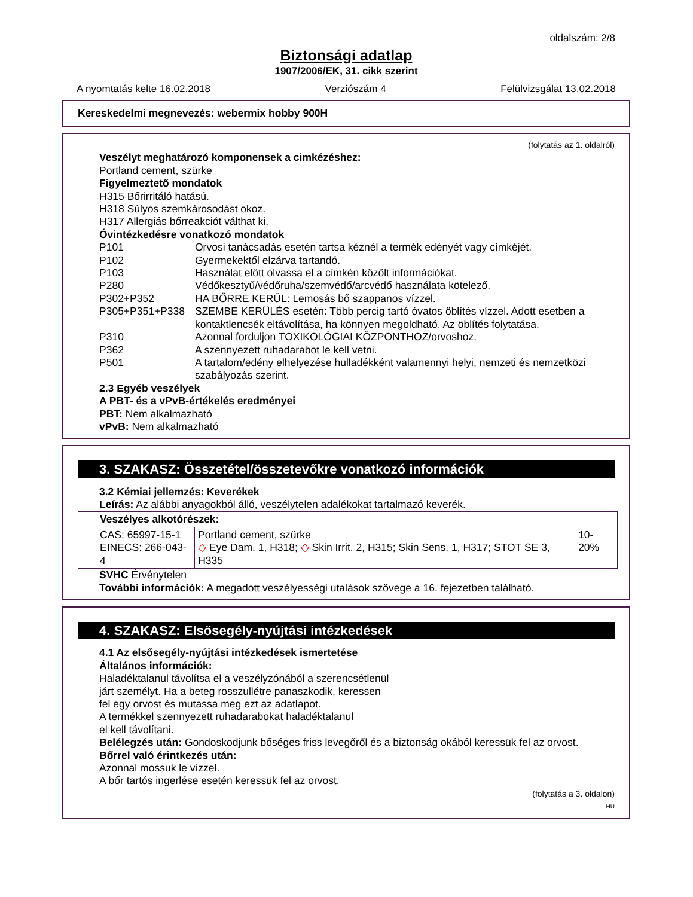oldalszám: 2/8
Biztonsági adatlap
1907/2006/EK, 31. cikk szerint
A nyomtatás kelte 16.02.2018 Verziószám 4 Felülvizsgálat 13.02.2018
Kereskedelmi megnevezés: webermix hobby 900H
(folytatás az 1. oldalról)
Veszélyt meghatározó komponensek a cimkézéshez:
Portland cement, szürke
Figyelmeztető mondatok
H315 Bőrirritáló hatású.
H318 Súlyos szemkárosodást okoz.
H317 Allergiás bőrreakciót válthat ki.
Óvintézkedésre vonatkozó mondatok
P101 Orvosi tanácsadás esetén tartsa kéznél a termék edényét vagy címkéjét.
P102 Gyermekektől elzárva tartandó.
P103 Használat előtt olvassa el a címkén közölt információkat.
P280 Védőkesztyű/védőruha/szemvédő/arcvédő használata kötelező.
P302+P352 HA BŐRRE KERÜL: Lemosás bő szappanos vízzel.
P305+P351+P338 SZEMBE KERÜLÉS esetén: Több percig tartó óvatos öblítés vízzel. Adott esetben a kontaktlencsék eltávolítása, ha könnyen megoldható. Az öblítés folytatása.
P310 Azonnal forduljon TOXIKOLÓGIAI KÖZPONTHOZ/orvoshoz.
P362 A szennyezett ruhadarabot le kell vetni.
P501 A tartalom/edény elhelyezése hulladékként valamennyi helyi, nemzeti és nemzetközi szabályozás szerint.
2.3 Egyéb veszélyek
A PBT- és a vPvB-értékelés eredményei
PBT: Nem alkalmazható
vPvB: Nem alkalmazható
3. SZAKASZ: Összetétel/összetevőkre vonatkozó információk
3.2 Kémiai jellemzés: Keverékek
Leírás: Az alábbi anyagokból álló, veszélytelen adalékokat tartalmazó keverék.
| Veszélyes alkotórészek: | | |
| CAS: 65997-15-1 EINECS: 266-043-4 | Portland cement, szürke ◇ Eye Dam. 1, H318; ◇ Skin Irrit. 2, H315; Skin Sens. 1, H317; STOT SE 3, H335 | 10-20% |
SVHC Érvénytelen
További információk: A megadott veszélyességi utalások szövege a 16. fejezetben található.
4. SZAKASZ: Elsősegély-nyújtási intézkedések
4.1 Az elsősegély-nyújtási intézkedések ismertetése
Általános információk:
Haladéktalanul távolítsa el a veszélyzónából a szerencsétlenül
járt személyt. Ha a beteg rosszullétre panaszkodik, keressen
fel egy orvost és mutassa meg ezt az adatlapot.
A termékkel szennyezett ruhadarabokat haladéktalanul
el kell távolítani.
Belélegzés után: Gondoskodjunk bőséges friss levegőről és a biztonság okából keressük fel az orvost.
Bőrrel való érintkezés után:
Azonnal mossuk le vízzel.
A bőr tartós ingerlése esetén keressük fel az orvost.
(folytatás a 3. oldalon)
HU